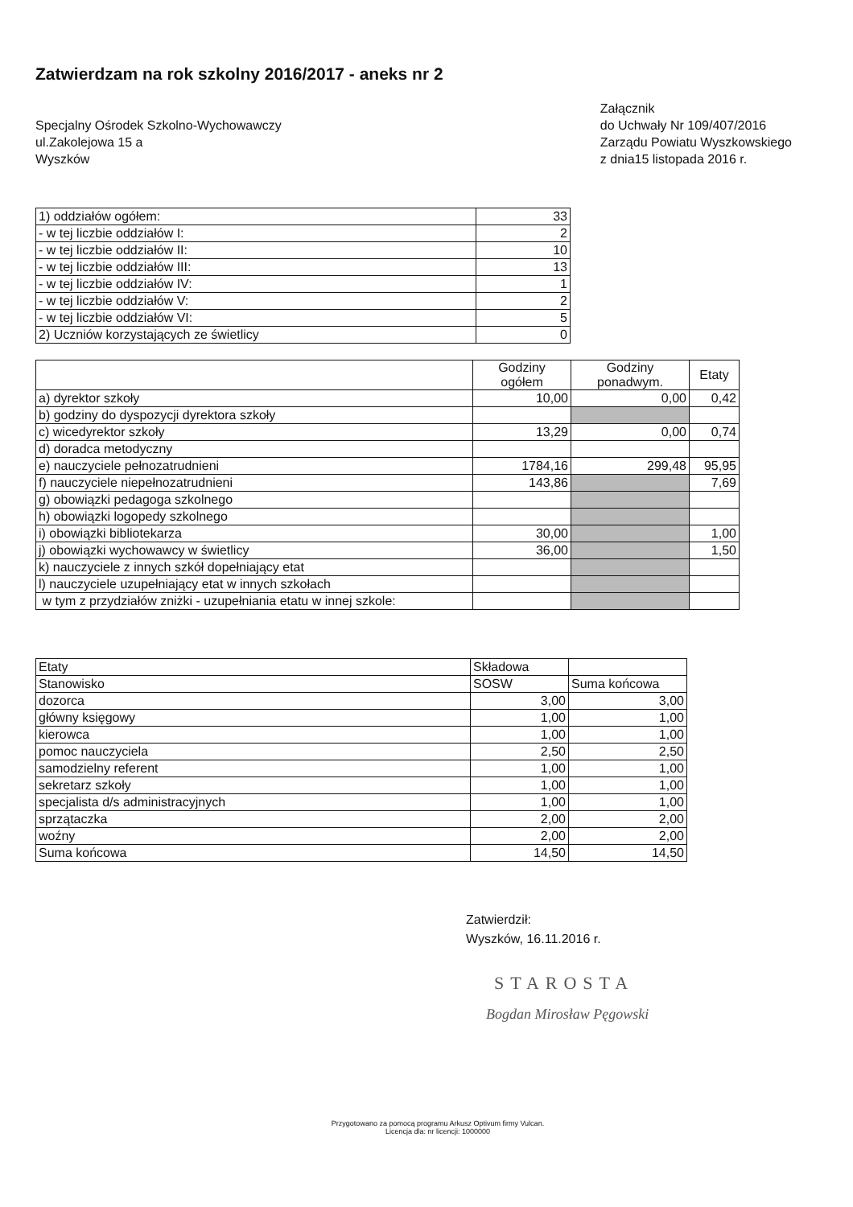Zatwierdzam na rok szkolny 2016/2017 - aneks nr 2
Specjalny Ośrodek Szkolno-Wychowawczy
ul.Zakolejowa 15 a
Wyszków
Załącznik
do Uchwały Nr 109/407/2016
Zarządu Powiatu Wyszkowskiego
z dnia15 listopada 2016 r.
| 1) oddziałów ogółem: | 33 |
| - w tej liczbie oddziałów I: | 2 |
| - w tej liczbie oddziałów II: | 10 |
| - w tej liczbie oddziałów III: | 13 |
| - w tej liczbie oddziałów IV: | 1 |
| - w tej liczbie oddziałów V: | 2 |
| - w tej liczbie oddziałów VI: | 5 |
| 2) Uczniów korzystających ze świetlicy | 0 |
| | Godziny ogółem | Godziny ponadwym. | Etaty |
| --- | --- | --- | --- |
| a) dyrektor szkoły | 10,00 | 0,00 | 0,42 |
| b) godziny do dyspozycji dyrektora szkoły | | | |
| c) wicedyrektor szkoły | 13,29 | 0,00 | 0,74 |
| d) doradca metodyczny | | | |
| e) nauczyciele pełnozatrudnieni | 1784,16 | 299,48 | 95,95 |
| f) nauczyciele niepełnozatrudnieni | 143,86 | | 7,69 |
| g) obowiązki pedagoga szkolnego | | | |
| h) obowiązki logopedy szkolnego | | | |
| i) obowiązki bibliotekarza | 30,00 | | 1,00 |
| j) obowiązki wychowawcy w świetlicy | 36,00 | | 1,50 |
| k) nauczyciele z innych szkół dopełniający etat | | | |
| l) nauczyciele uzupełniający etat w innych szkołach | | | |
| w tym z przydziałów zniżki - uzupełniania etatu w innej szkole: | | | |
| Etaty | Składowa | |
| Stanowisko | SOSW | Suma końcowa |
| dozorca | 3,00 | 3,00 |
| główny księgowy | 1,00 | 1,00 |
| kierowca | 1,00 | 1,00 |
| pomoc nauczyciela | 2,50 | 2,50 |
| samodzielny referent | 1,00 | 1,00 |
| sekretarz szkoły | 1,00 | 1,00 |
| specjalista d/s administracyjnych | 1,00 | 1,00 |
| sprzątaczka | 2,00 | 2,00 |
| woźny | 2,00 | 2,00 |
| Suma końcowa | 14,50 | 14,50 |
Zatwierdził:
Wyszków, 16.11.2016 r.
STAROSTA
Bogdan Mirosław Pęgowski
Przygotowano za pomocą programu Arkusz Optivum firmy Vulcan.
Licencja dla: nr licencji: 1000000